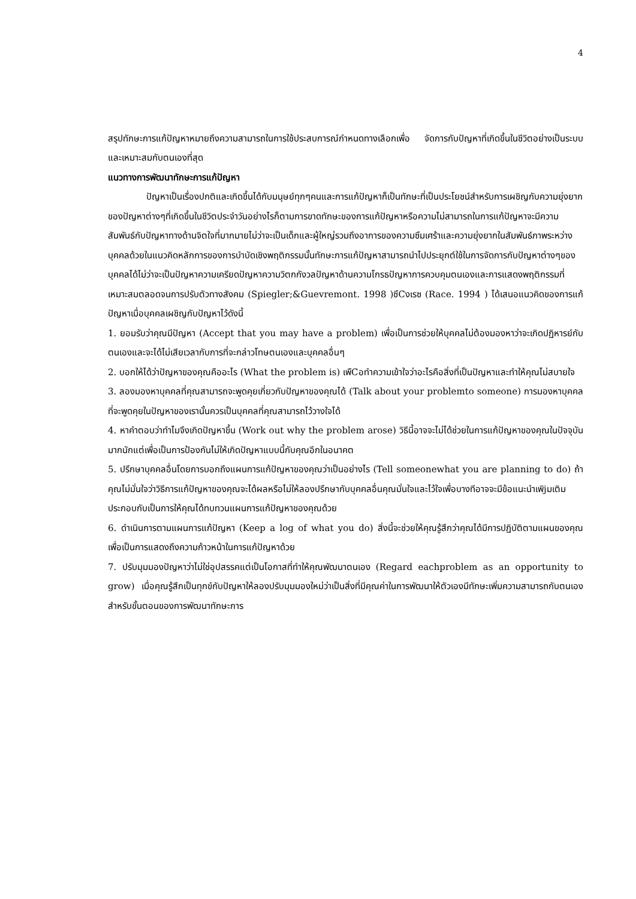4
สรุปทักษะการแก้ปัญหาหมายถึงความสามารถในการใช้ประสบการณ์กำหนดทางเลือกเพื่อ จัดการกับปัญหาที่เกิดขึ้นในชีวิตอย่างเป็นระบบและเหมาะสมกับตนเองที่สุด
แนวทางการพัฒนาทักษะการแก้ปัญหา
ปัญหาเป็นเรื่องปกติและเกิดขึ้นได้กับมนุษย์ทุกๆคนและการแก้ปัญหาก็เป็นทักษะที่เป็นประโยชน์สำหรับการเผชิญกับความยุ่งยากของปัญหาต่างๆที่เกิดขึ้นในชีวิตประจำวันอย่างไรก็ตามการขาดทักษะของการแก้ปัญหาหรือความไม่สามารถในการแก้ปัญหาจะมีความสัมพันธ์กับปัญหาทางด้านจิตใจที่มากมายไม่ว่าจะเป็นเด็กและผู้ใหญ่รวมถึงอาการของความซึมเศร้าและความยุ่งยากในสัมพันธ์ภาพระหว่างบุคคลด้วยในแนวคิดหลักการของการบำบัดเชิงพฤติกรรมนั้นทักษะการแก้ปัญหาสามารถนำไปประยุกต์ใช้ในการจัดการกับปัญหาต่างๆของบุคคลได้ไม่ว่าจะเป็นปัญหาความเครียดปัญหาความวิตกกังวลปัญหาด้านความโกรธปัญหาการควบคุมตนเองและการแสดงพฤติกรรมที่เหมาะสมตลอดจนการปรับตัวทางสังคม (Spiegler;&Guevremont. 1998 )ซึCงเรซ (Race. 1994 ) ได้เสนอแนวคิดของการแก้ปัญหาเมื่อบุคคลเผชิญกับปัญหาไว้ดังนี้
1. ยอมรับว่าคุณมีปัญหา (Accept that you may have a problem) เพื่อเป็นการช่วยให้บุคคลไม่ต้องมองหาว่าจะเกิดปฏิหารย์กับตนเองและจะได้ไม่เสียเวลากับการที่จะกล่าวโทษตนเองและบุคคลอื่นๆ
2. บอกให้ได้ว่าปัญหาของคุณคืออะไร (What the problem is) เพืCอทำความเข้าใจว่าอะไรคือสิ่งที่เป็นปัญหาและทำให้คุณไม่สบายใจ
3. ลองมองหาบุคคลที่คุณสามารถจะพูดคุยเกี่ยวกับปัญหาของคุณได้ (Talk about your problemto someone) การมองหาบุคคลที่จะพูดคุยในปัญหาของเรานั้นควรเป็นบุคคลที่คุณสามารถไว้วางใจได้
4. หาคำตอบว่าทำไมจึงเกิดปัญหาขึ้น (Work out why the problem arose) วิธีนี้อาจจะไม่ได้ช่วยในการแก้ปัญหาของคุณในปัจจุบันมากนักแต่เพื่อเป็นการป้องกันไม่ให้เกิดปัญหาแบบนี้กับคุณอีกในอนาคต
5. ปรึกษาบุคคลอื่นโดยการบอกถึงแผนการแก้ปัญหาของคุณว่าเป็นอย่างไร (Tell someonewhat you are planning to do) ถ้าคุณไม่มั่นใจว่าวิธีการแก้ปัญหาของคุณจะได้ผลหรือไม่ให้ลองปรึกษากับบุคคลอื่นคุณมั่นใจและไว้ใจเพื่อบางทีอาจจะมีข้อแนะนำเพิjมเติมประกอบกับเป็นการให้คุณได้ทบทวนแผนการแก้ปัญหาของคุณด้วย
6. ดำเนินการตามแผนการแก้ปัญหา (Keep a log of what you do) สิ่งนี้จะช่วยให้คุณรู้สึกว่าคุณได้มีการปฏิบัติตามแผนของคุณเพื่อเป็นการแสดงถึงความก้าวหน้าในการแก้ปัญหาด้วย
7. ปรับมุมมองปัญหาว่าไม่ใช่อุปสรรคแต่เป็นโอกาสที่ทำให้คุณพัฒนาตนเอง (Regard eachproblem as an opportunity to grow) เมื่อคุณรู้สึกเป็นทุกข์กับปัญหาให้ลองปรับมุมมองใหม่ว่าเป็นสิ่งที่มีคุณค่าในการพัฒนาให้ตัวเองมีทักษะเพิ่มความสามารถกับตนเองสำหรับขั้นตอนของการพัฒนาทักษะการ